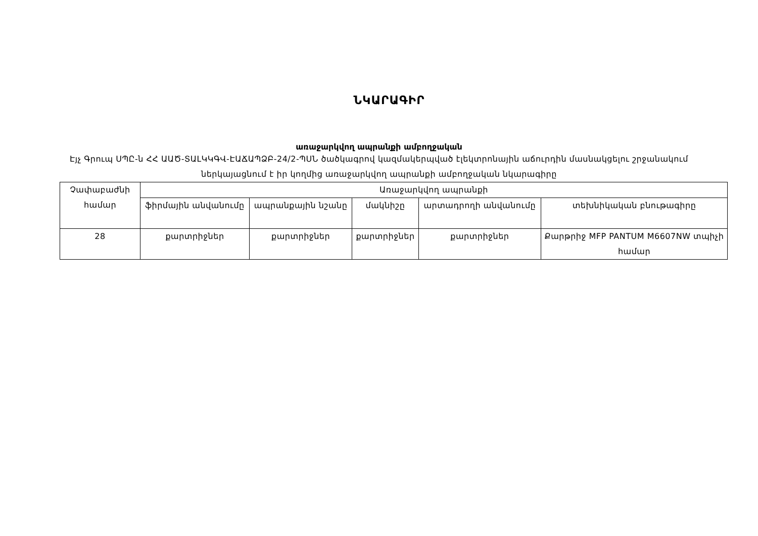ՆԿԱՐԱԳԻՐ
առաջարկվող ապրանքի ամբողջական
Էյչ Գրուպ ՍՊԸ-ն ՀՀ ԱԱԾ-ՏԱԼԿԿԳՎ-ԷԱՃԱՊՁԲ-24/2-ՊՍՆ ծածկագրով կազմակերպված էլեկտրոնային աճուրդին մասնակցելու շրջանակում ներկայացնում է իր կողմից առաջարկվող ապրանքի ամբողջական նկարագիրը
| Չափաբաժնի համար | Առաջարկվող ապրանքի | | | | |
| --- | --- | --- | --- | --- | --- |
| | ֆիրմային անվանումը | ապրանքային նշանը | մակնիշը | արտադրողի անվանումը | տեխնիկական բնութագիրը |
| 28 | քարտրիջներ | քարտրիջներ | քարտրիջներ | քարտրիջներ | Քարթրիջ MFP PANTUM M6607NW տպիչի համար |